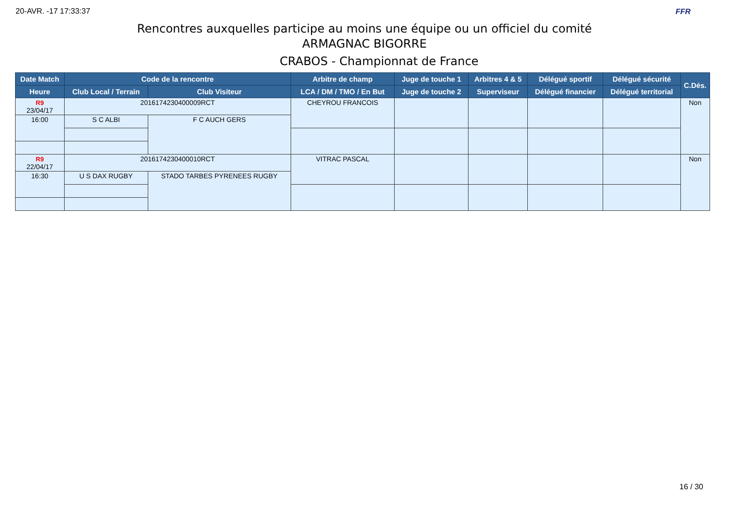20-AVR. -17 17:33:37 FFR
Rencontres auxquelles participe au moins une équipe ou un officiel du comité
ARMAGNAC BIGORRE
CRABOS - Championnat de France
| Date Match | Code de la rencontre | | Arbitre de champ | Juge de touche 1 | Arbitres 4 & 5 | Délégué sportif | Délégué sécurité | C.Dés. |
| --- | --- | --- | --- | --- | --- | --- | --- | --- |
| Heure | Club Local / Terrain | Club Visiteur | LCA / DM / TMO / En But | Juge de touche 2 | Superviseur | Délégué financier | Délégué territorial | |
| R9 23/04/17 | 2016174230400009RCT | | CHEYROU FRANCOIS | | | | | Non |
| 16:00 | S C ALBI | F C AUCH GERS | | | | | | |
| R9 22/04/17 | 2016174230400010RCT | | VITRAC PASCAL | | | | | Non |
| 16:30 | U S DAX RUGBY | STADO TARBES PYRENEES RUGBY | | | | | | |
16 / 30